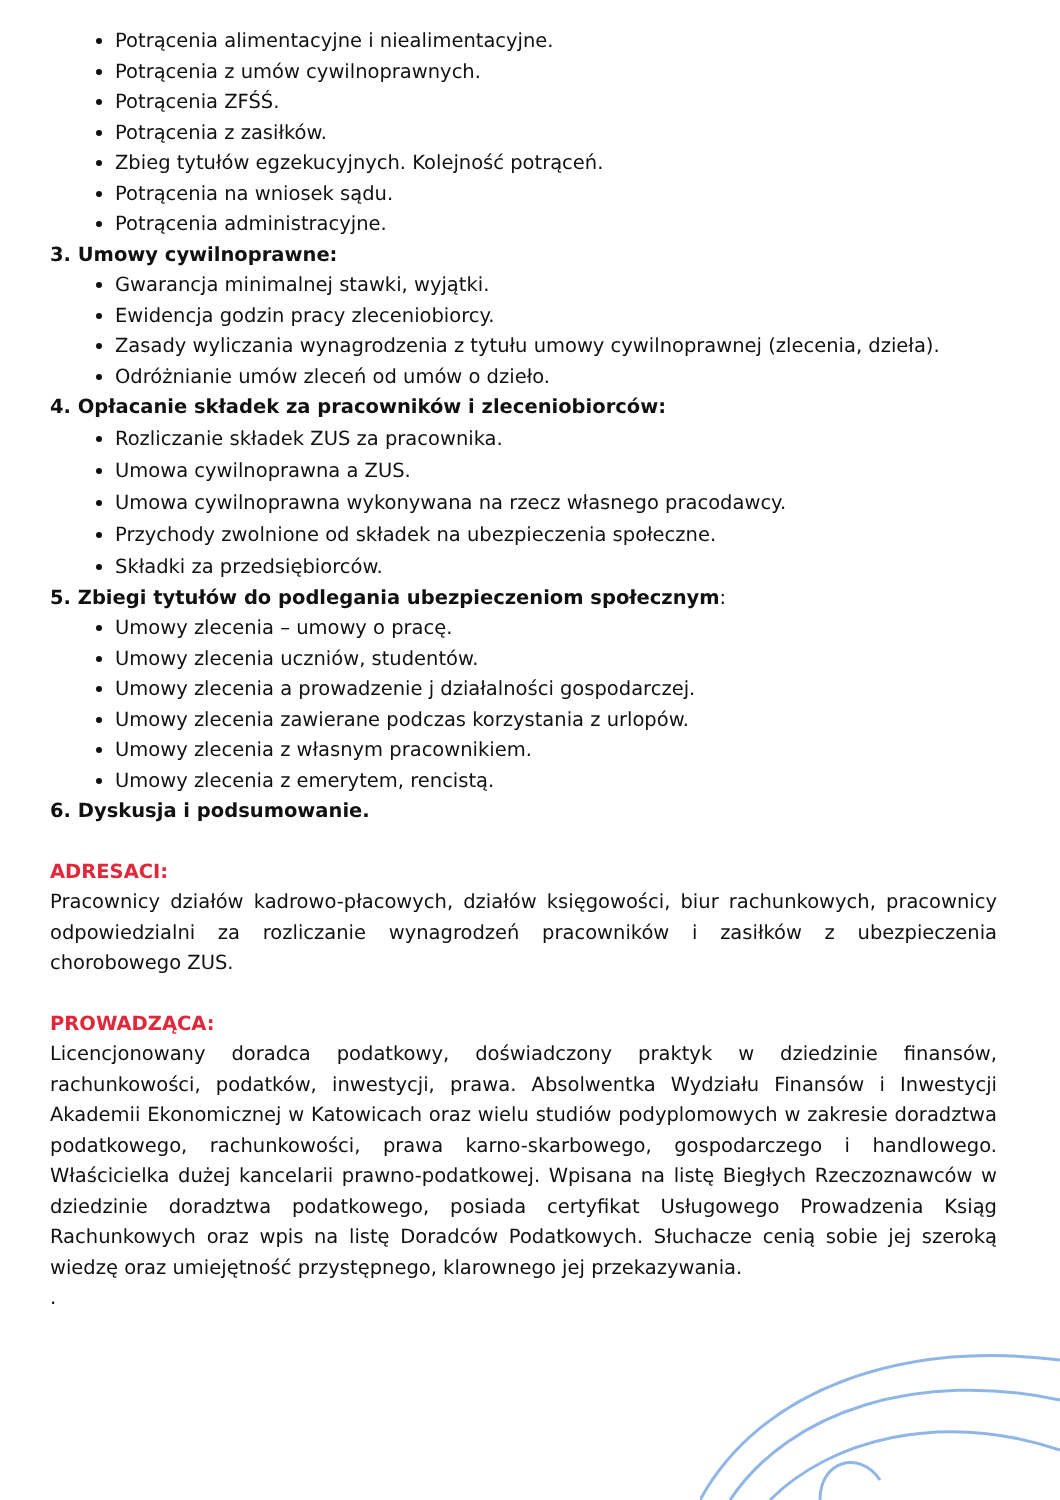Potrącenia alimentacyjne i niealimentacyjne.
Potrącenia z umów cywilnoprawnych.
Potrącenia ZFŚŚ.
Potrącenia z zasiłków.
Zbieg tytułów egzekucyjnych. Kolejność potrąceń.
Potrącenia na wniosek sądu.
Potrącenia administracyjne.
3. Umowy cywilnoprawne:
Gwarancja minimalnej stawki, wyjątki.
Ewidencja godzin pracy zleceniobiorcy.
Zasady wyliczania wynagrodzenia z tytułu umowy cywilnoprawnej (zlecenia, dzieła).
Odróżnianie umów zleceń od umów o dzieło.
4. Opłacanie składek za pracowników i zleceniobiorców:
Rozliczanie składek ZUS za pracownika.
Umowa cywilnoprawna a ZUS.
Umowa cywilnoprawna wykonywana na rzecz własnego pracodawcy.
Przychody zwolnione od składek na ubezpieczenia społeczne.
Składki za przedsiębiorców.
5. Zbiegi tytułów do podlegania ubezpieczeniom społecznym:
Umowy zlecenia – umowy o pracę.
Umowy zlecenia uczniów, studentów.
Umowy zlecenia a prowadzenie j działalności gospodarczej.
Umowy zlecenia zawierane podczas korzystania z urlopów.
Umowy zlecenia z własnym pracownikiem.
Umowy zlecenia z emerytem, rencistą.
6. Dyskusja i podsumowanie.
ADRESACI:
Pracownicy działów kadrowo-płacowych, działów księgowości, biur rachunkowych, pracownicy odpowiedzialni za rozliczanie wynagrodzeń pracowników i zasiłków z ubezpieczenia chorobowego ZUS.
PROWADZĄCA:
Licencjonowany doradca podatkowy, doświadczony praktyk w dziedzinie finansów, rachunkowości, podatków, inwestycji, prawa. Absolwentka Wydziału Finansów i Inwestycji Akademii Ekonomicznej w Katowicach oraz wielu studiów podyplomowych w zakresie doradztwa podatkowego, rachunkowości, prawa karno-skarbowego, gospodarczego i handlowego. Właścicielka dużej kancelarii prawno-podatkowej. Wpisana na listę Biegłych Rzeczoznawców w dziedzinie doradztwa podatkowego, posiada certyfikat Usługowego Prowadzenia Ksiąg Rachunkowych oraz wpis na listę Doradców Podatkowych. Słuchacze cenią sobie jej szeroką wiedzę oraz umiejętność przystępnego, klarownego jej przekazywania.
.